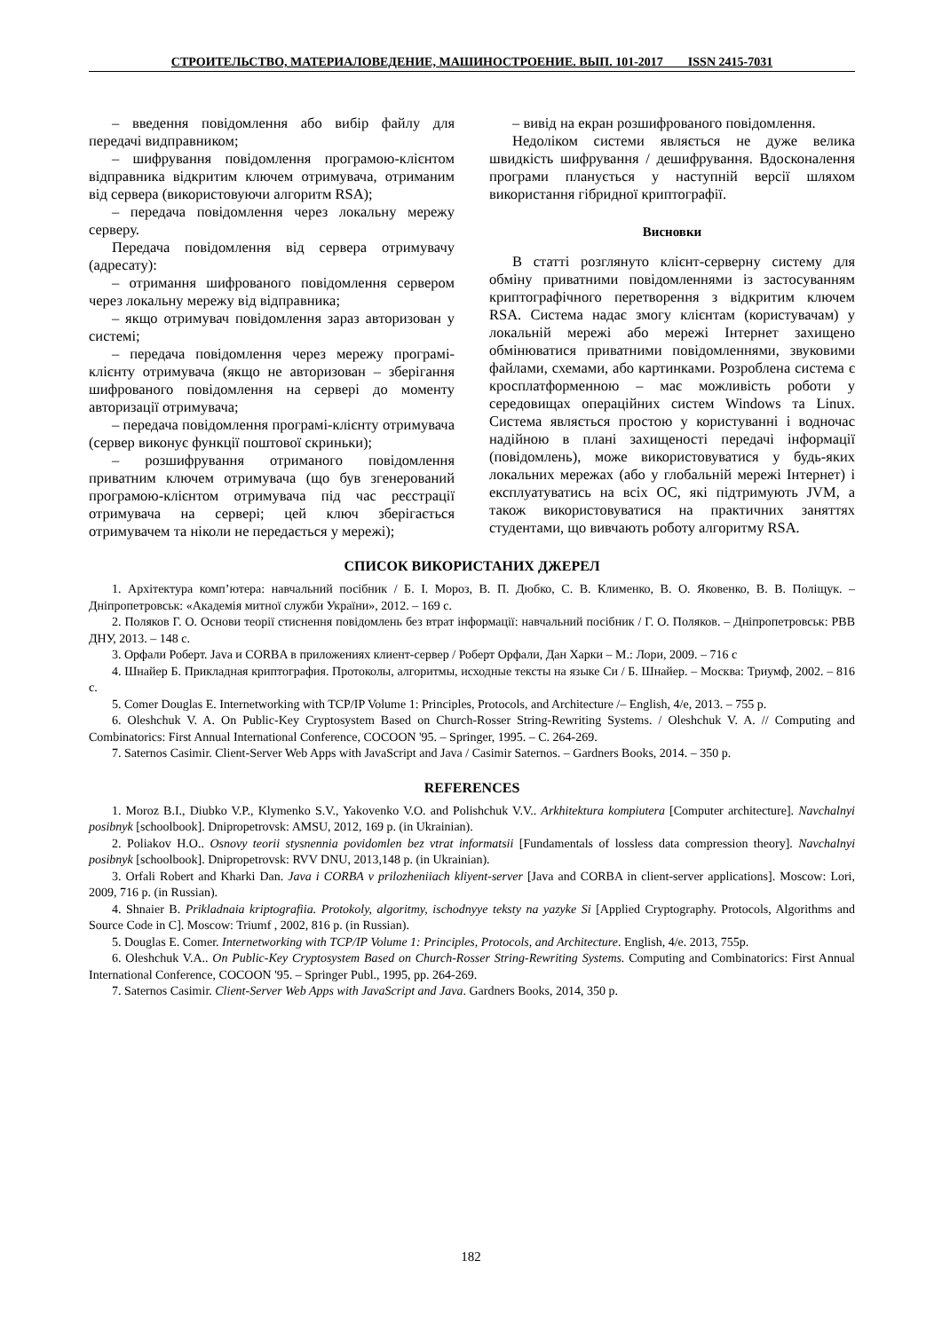СТРОИТЕЛЬСТВО, МАТЕРИАЛОВЕДЕНИЕ, МАШИНОСТРОЕНИЕ. ВЫП. 101-2017 ISSN 2415-7031
– введення повідомлення або вибір файлу для передачі видправником;
– шифрування повідомлення програмою-клієнтом відправника відкритим ключем отримувача, отриманим від сервера (використовуючи алгоритм RSA);
– передача повідомлення через локальну мережу серверу.
Передача повідомлення від сервера отримувачу (адресату):
– отримання шифрованого повідомлення сервером через локальну мережу від відправника;
– якщо отримувач повідомлення зараз авторизован у системі;
– передача повідомлення через мережу програмі-клієнту отримувача (якщо не авторизован – зберігання шифрованого повідомлення на сервері до моменту авторизації отримувача;
– передача повідомлення програмі-клієнту отримувача (сервер виконує функції поштової скриньки);
– розшифрування отриманого повідомлення приватним ключем отримувача (що був згенерований програмою-клієнтом отримувача під час реєстрації отримувача на сервері; цей ключ зберігається отримувачем та ніколи не передається у мережі);
– вивід на екран розшифрованого повідомлення.
Недоліком системи являється не дуже велика швидкість шифрування / дешифрування. Вдосконалення програми планується у наступній версії шляхом використання гібридної криптографії.
Висновки
В статті розглянуто клієнт-серверну систему для обміну приватними повідомленнями із застосуванням криптографічного перетворення з відкритим ключем RSA. Система надає змогу клієнтам (користувачам) у локальній мережі або мережі Інтернет захищено обмінюватися приватними повідомленнями, звуковими файлами, схемами, або картинками. Розроблена система є кросплатформенною – має можливість роботи у середовищах операційних систем Windows та Linux. Система являється простою у користуванні і водночас надійною в плані захищеності передачі інформації (повідомлень), може використовуватися у будь-яких локальних мережах (або у глобальній мережі Інтернет) і експлуатуватись на всіх ОС, які підтримують JVM, а також використовуватися на практичних заняттях студентами, що вивчають роботу алгоритму RSA.
СПИСОК ВИКОРИСТАНИХ ДЖЕРЕЛ
1. Архітектура комп’ютера: навчальний посібник / Б. І. Мороз, В. П. Дюбко, С. В. Клименко, В. О. Яковенко, В. В. Поліщук. – Дніпропетровськ: «Академія митної служби України», 2012. – 169 с.
2. Поляков Г. О. Основи теорії стиснення повідомлень без втрат інформації: навчальний посібник / Г. О. Поляков. – Дніпропетровськ: РВВ ДНУ, 2013. – 148 с.
3. Орфали Роберт. Java и CORBA в приложениях клиент-сервер / Роберт Орфали, Дан Харки – М.: Лори, 2009. – 716 с
4. Шнайер Б. Прикладная криптография. Протоколы, алгоритмы, исходные тексты на языке Си / Б. Шнайер. – Москва: Триумф, 2002. – 816 с.
5. Comer Douglas E. Internetworking with TCP/IP Volume 1: Principles, Protocols, and Architecture /– English, 4/e, 2013. – 755 p.
6. Oleshchuk V. A. On Public-Key Cryptosystem Based on Church-Rosser String-Rewriting Systems. / Oleshchuk V. A. // Computing and Combinatorics: First Annual International Conference, COCOON '95. – Springer, 1995. – С. 264-269.
7. Saternos Casimir. Client-Server Web Apps with JavaScript and Java / Casimir Saternos. – Gardners Books, 2014. – 350 p.
REFERENCES
1. Moroz B.I., Diubko V.P., Klymenko S.V., Yakovenko V.O. and Polishchuk V.V.. Arkhitektura kompiutera [Computer architecture]. Navchalnyi posibnyk [schoolbook]. Dnipropetrovsk: AMSU, 2012, 169 p. (in Ukrainian).
2. Poliakov H.O.. Osnovy teorii stysnennia povidomlen bez vtrat informatsii [Fundamentals of lossless data compression theory]. Navchalnyi posibnyk [schoolbook]. Dnipropetrovsk: RVV DNU, 2013,148 p. (in Ukrainian).
3. Orfali Robert and Kharki Dan. Java i CORBA v prilozheniiach kliyent-server [Java and CORBA in client-server applications]. Moscow: Lori, 2009, 716 p. (in Russian).
4. Shnaier B. Prikladnaia kriptografiia. Protokoly, algoritmy, ischodnyye teksty na yazyke Si [Applied Cryptography. Protocols, Algorithms and Source Code in C]. Moscow: Triumf , 2002, 816 p. (in Russian).
5. Douglas E. Comer. Internetworking with TCP/IP Volume 1: Principles, Protocols, and Architecture. English, 4/e. 2013, 755p.
6. Oleshchuk V.A.. On Public-Key Cryptosystem Based on Church-Rosser String-Rewriting Systems. Computing and Combinatorics: First Annual International Conference, COCOON '95. – Springer Publ., 1995, pp. 264-269.
7. Saternos Casimir. Client-Server Web Apps with JavaScript and Java. Gardners Books, 2014, 350 p.
182